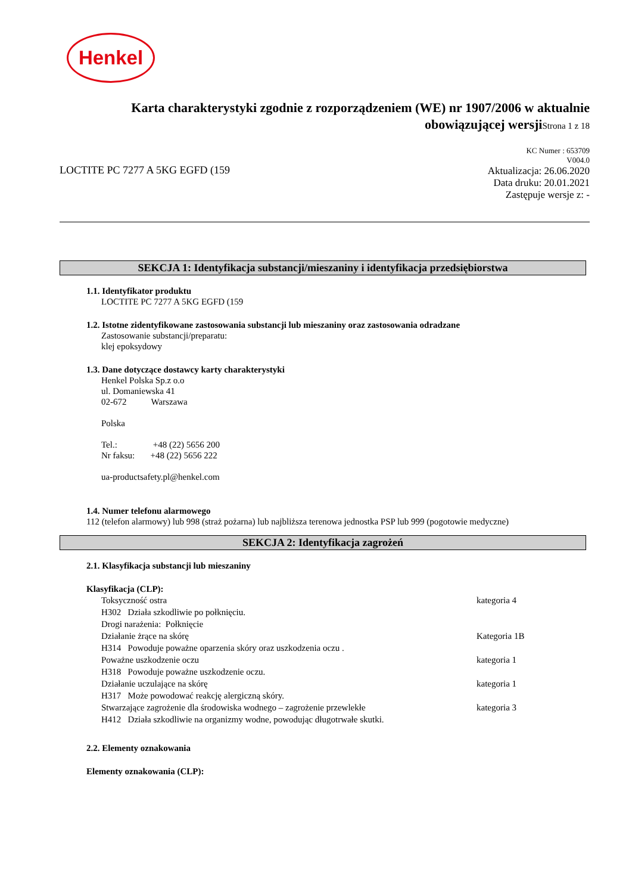Henkel
Karta charakterystyki zgodnie z rozporządzeniem (WE) nr 1907/2006 w aktualnie
obowiązującej wersjiStrona 1 z 18
LOCTITE PC 7277 A 5KG EGFD (159
KC Numer : 653709
V004.0
Aktualizacja: 26.06.2020
Data druku: 20.01.2021
Zastępuje wersje z: -
SEKCJA 1: Identyfikacja substancji/mieszaniny i identyfikacja przedsiębiorstwa
1.1. Identyfikator produktu
LOCTITE PC 7277 A 5KG EGFD (159
1.2. Istotne zidentyfikowane zastosowania substancji lub mieszaniny oraz zastosowania odradzane
Zastosowanie substancji/preparatu:
klej epoksydowy
1.3. Dane dotyczące dostawcy karty charakterystyki
Henkel Polska Sp.z o.o
ul. Domaniewska 41
02-672 Warszawa
Polska
Tel.: +48 (22) 5656 200
Nr faksu: +48 (22) 5656 222
ua-productsafety.pl@henkel.com
1.4. Numer telefonu alarmowego
112 (telefon alarmowy) lub 998 (straż pożarna) lub najbliższa terenowa jednostka PSP lub 999 (pogotowie medyczne)
SEKCJA 2: Identyfikacja zagrożeń
2.1. Klasyfikacja substancji lub mieszaniny
Klasyfikacja (CLP):
| Toksyczność ostra | kategoria 4 |
| H302 Działa szkodliwie po połknięciu. Drogi narażenia: Połknięcie | |
| Działanie żrące na skórę | Kategoria 1B |
| H314 Powoduje poważne oparzenia skóry oraz uszkodzenia oczu . | |
| Poważne uszkodzenie oczu | kategoria 1 |
| H318 Powoduje poważne uszkodzenie oczu. | |
| Działanie uczulające na skórę | kategoria 1 |
| H317 Może powodować reakcję alergiczną skóry. | |
| Stwarzające zagrożenie dla środowiska wodnego – zagrożenie przewlekłe | kategoria 3 |
| H412 Działa szkodliwie na organizmy wodne, powodując długotrwałe skutki. | |
2.2. Elementy oznakowania
Elementy oznakowania (CLP):